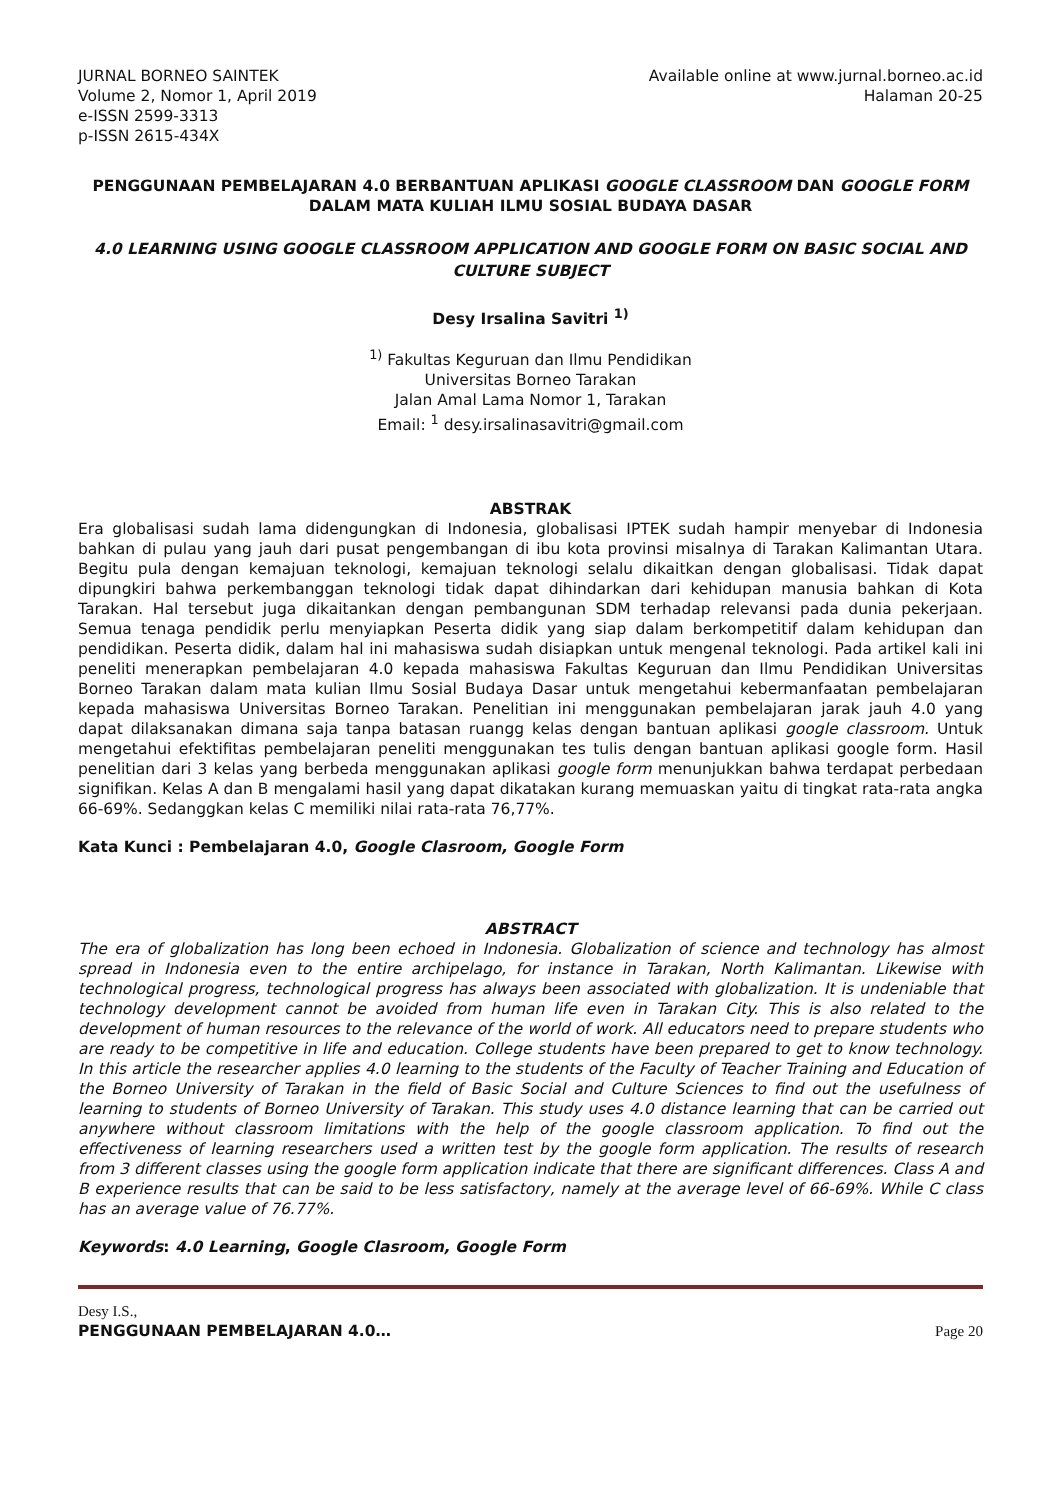JURNAL BORNEO SAINTEK
Volume 2, Nomor 1, April 2019
e-ISSN 2599-3313
p-ISSN 2615-434X
Available online at www.jurnal.borneo.ac.id
Halaman 20-25
PENGGUNAAN PEMBELAJARAN 4.0 BERBANTUAN APLIKASI GOOGLE CLASSROOM DAN GOOGLE FORM DALAM MATA KULIAH ILMU SOSIAL BUDAYA DASAR
4.0 LEARNING USING GOOGLE CLASSROOM APPLICATION AND GOOGLE FORM ON BASIC SOCIAL AND CULTURE SUBJECT
Desy Irsalina Savitri <sup>1)</sup>
<sup>1)</sup> Fakultas Keguruan dan Ilmu Pendidikan
Universitas Borneo Tarakan
Jalan Amal Lama Nomor 1, Tarakan
Email: <sup>1</sup> desy.irsalinasavitri@gmail.com
ABSTRAK
Era globalisasi sudah lama didengungkan di Indonesia, globalisasi IPTEK sudah hampir menyebar di Indonesia bahkan di pulau yang jauh dari pusat pengembangan di ibu kota provinsi misalnya di Tarakan Kalimantan Utara. Begitu pula dengan kemajuan teknologi, kemajuan teknologi selalu dikaitkan dengan globalisasi. Tidak dapat dipungkiri bahwa perkembanggan teknologi tidak dapat dihindarkan dari kehidupan manusia bahkan di Kota Tarakan. Hal tersebut juga dikaitankan dengan pembangunan SDM terhadap relevansi pada dunia pekerjaan. Semua tenaga pendidik perlu menyiapkan Peserta didik yang siap dalam berkompetitif dalam kehidupan dan pendidikan. Peserta didik, dalam hal ini mahasiswa sudah disiapkan untuk mengenal teknologi. Pada artikel kali ini peneliti menerapkan pembelajaran 4.0 kepada mahasiswa Fakultas Keguruan dan Ilmu Pendidikan Universitas Borneo Tarakan dalam mata kulian Ilmu Sosial Budaya Dasar untuk mengetahui kebermanfaatan pembelajaran kepada mahasiswa Universitas Borneo Tarakan. Penelitian ini menggunakan pembelajaran jarak jauh 4.0 yang dapat dilaksanakan dimana saja tanpa batasan ruangg kelas dengan bantuan aplikasi google classroom. Untuk mengetahui efektifitas pembelajaran peneliti menggunakan tes tulis dengan bantuan aplikasi google form. Hasil penelitian dari 3 kelas yang berbeda menggunakan aplikasi google form menunjukkan bahwa terdapat perbedaan signifikan. Kelas A dan B mengalami hasil yang dapat dikatakan kurang memuaskan yaitu di tingkat rata-rata angka 66-69%. Sedanggkan kelas C memiliki nilai rata-rata 76,77%.
Kata Kunci : Pembelajaran 4.0, Google Clasroom, Google Form
ABSTRACT
The era of globalization has long been echoed in Indonesia. Globalization of science and technology has almost spread in Indonesia even to the entire archipelago, for instance in Tarakan, North Kalimantan. Likewise with technological progress, technological progress has always been associated with globalization. It is undeniable that technology development cannot be avoided from human life even in Tarakan City. This is also related to the development of human resources to the relevance of the world of work. All educators need to prepare students who are ready to be competitive in life and education. College students have been prepared to get to know technology. In this article the researcher applies 4.0 learning to the students of the Faculty of Teacher Training and Education of the Borneo University of Tarakan in the field of Basic Social and Culture Sciences to find out the usefulness of learning to students of Borneo University of Tarakan. This study uses 4.0 distance learning that can be carried out anywhere without classroom limitations with the help of the google classroom application. To find out the effectiveness of learning researchers used a written test by the google form application. The results of research from 3 different classes using the google form application indicate that there are significant differences. Class A and B experience results that can be said to be less satisfactory, namely at the average level of 66-69%. While C class has an average value of 76.77%.
Keywords: 4.0 Learning, Google Clasroom, Google Form
Desy I.S.,
PENGGUNAAN PEMBELAJARAN 4.0… Page 20